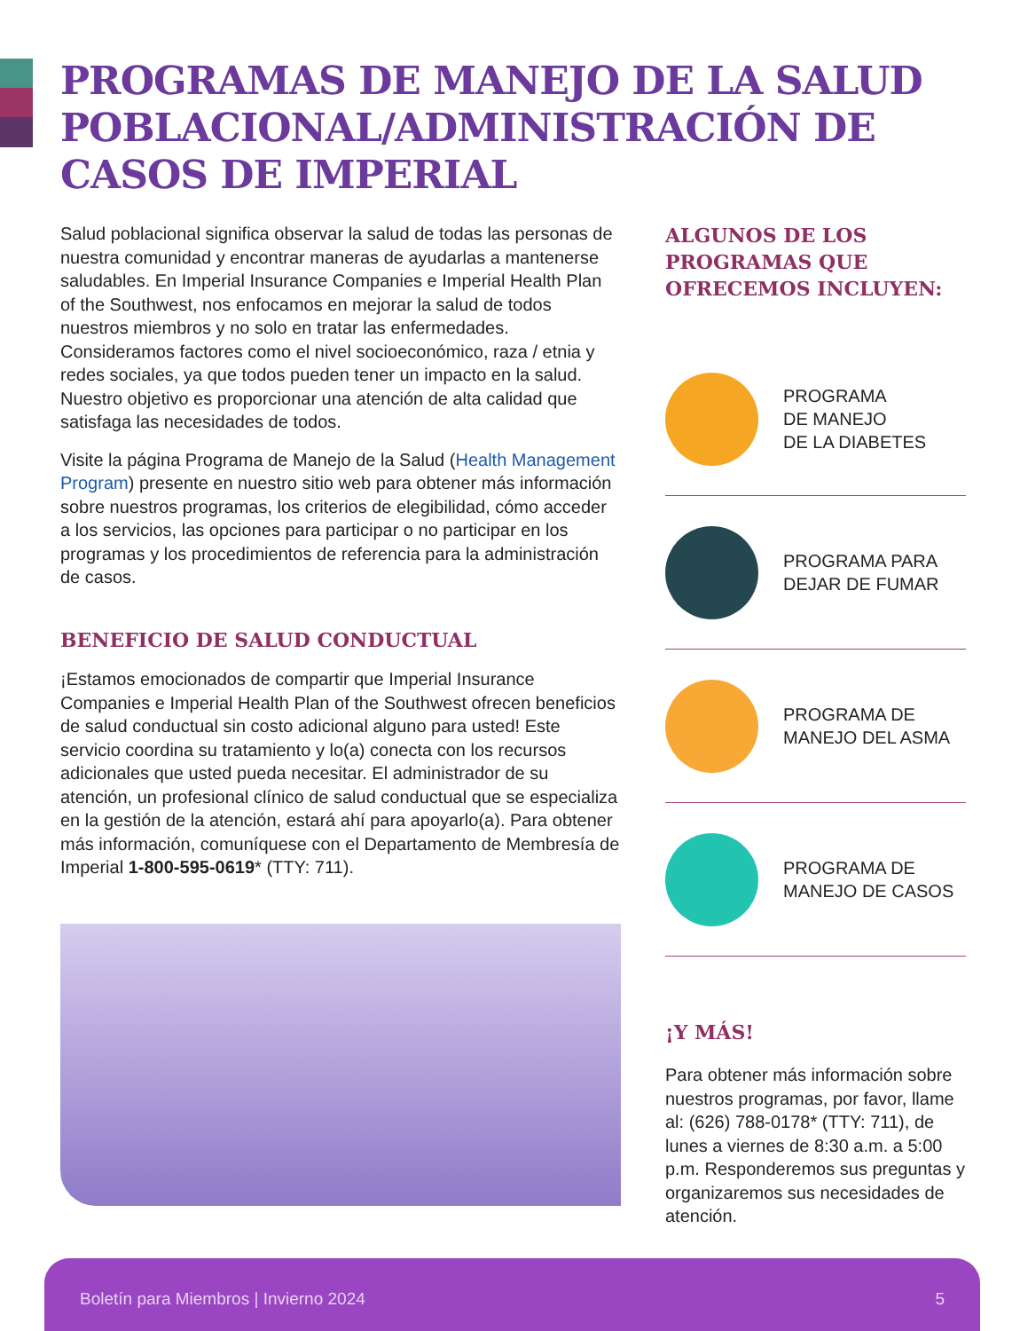PROGRAMAS DE MANEJO DE LA SALUD POBLACIONAL/ADMINISTRACIÓN DE CASOS DE IMPERIAL
Salud poblacional significa observar la salud de todas las personas de nuestra comunidad y encontrar maneras de ayudarlas a mantenerse saludables. En Imperial Insurance Companies e Imperial Health Plan of the Southwest, nos enfocamos en mejorar la salud de todos nuestros miembros y no solo en tratar las enfermedades. Consideramos factores como el nivel socioeconómico, raza / etnia y redes sociales, ya que todos pueden tener un impacto en la salud. Nuestro objetivo es proporcionar una atención de alta calidad que satisfaga las necesidades de todos.
Visite la página Programa de Manejo de la Salud (Health Management Program) presente en nuestro sitio web para obtener más información sobre nuestros programas, los criterios de elegibilidad, cómo acceder a los servicios, las opciones para participar o no participar en los programas y los procedimientos de referencia para la administración de casos.
BENEFICIO DE SALUD CONDUCTUAL
¡Estamos emocionados de compartir que Imperial Insurance Companies e Imperial Health Plan of the Southwest ofrecen beneficios de salud conductual sin costo adicional alguno para usted! Este servicio coordina su tratamiento y lo(a) conecta con los recursos adicionales que usted pueda necesitar. El administrador de su atención, un profesional clínico de salud conductual que se especializa en la gestión de la atención, estará ahí para apoyarlo(a). Para obtener más información, comuníquese con el Departamento de Membresía de Imperial 1-800-595-0619* (TTY: 711).
ALGUNOS DE LOS PROGRAMAS QUE OFRECEMOS INCLUYEN:
PROGRAMA
DE MANEJO
DE LA DIABETES
PROGRAMA PARA
DEJAR DE FUMAR
PROGRAMA DE
MANEJO DEL ASMA
PROGRAMA DE
MANEJO DE CASOS
¡Y MÁS!
Para obtener más información sobre nuestros programas, por favor, llame al: (626) 788-0178* (TTY: 711), de lunes a viernes de 8:30 a.m. a 5:00 p.m. Responderemos sus preguntas y organizaremos sus necesidades de atención.
Boletín para Miembros | Invierno 2024 5